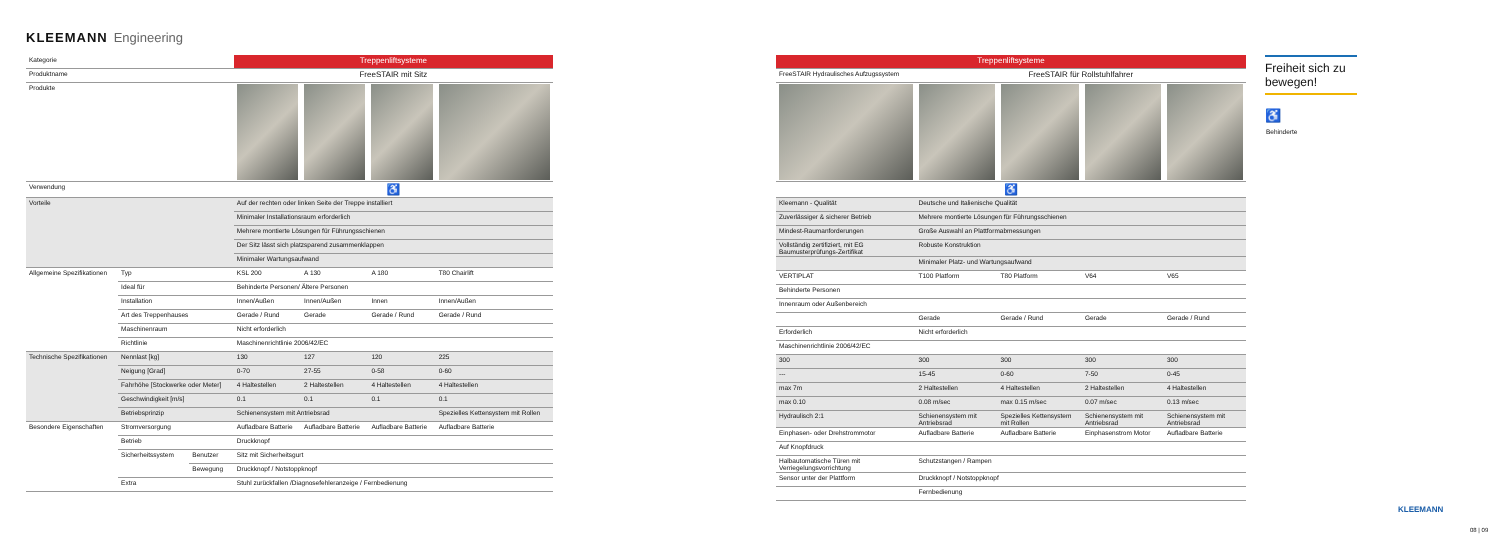KLEEMANN Engineering
| Kategorie | | | Treppenliftsysteme | | | |
| Produktname | | | FreeSTAIR mit Sitz | | | |
| Produkte | | | | | | |
| Verwendung | | | ♿ | | | |
| Vorteile | | | Auf der rechten oder linken Seite der Treppe installiert | | | |
| | | | Minimaler Installationsraum erforderlich | | | |
| | | | Mehrere montierte Lösungen für Führungsschienen | | | |
| | | | Der Sitz lässt sich platzsparend zusammenklappen | | | |
| | | | Minimaler Wartungsaufwand | | | |
| Allgemeine Spezifikationen | Typ | | KSL 200 | A 130 | A 180 | T80 Chairlift |
| | Ideal für | | Behinderte Personen/ Ältere Personen | | | |
| | Installation | | Innen/Außen | Innen/Außen | Innen | Innen/Außen |
| | Art des Treppenhauses | | Gerade / Rund | Gerade | Gerade / Rund | Gerade / Rund |
| | Maschinenraum | | Nicht erforderlich | | | |
| | Richtlinie | | Maschinenrichtlinie 2006/42/EC | | | |
| Technische Spezifikationen | Nennlast [kg] | | 130 | 127 | 120 | 225 |
| | Neigung [Grad] | | 0-70 | 27-55 | 0-58 | 0-60 |
| | Fahrhöhe [Stockwerke oder Meter] | | 4 Haltestellen | 2 Haltestellen | 4 Haltestellen | 4 Haltestellen |
| | Geschwindigkeit [m/s] | | 0.1 | 0.1 | 0.1 | 0.1 |
| | Betriebsprinzip | | Schienensystem mit Antriebsrad | | | Spezielles Kettensystem mit Rollen |
| Besondere Eigenschaften | Stromversorgung | | Aufladbare Batterie | Aufladbare Batterie | Aufladbare Batterie | Aufladbare Batterie |
| | Betrieb | | Druckknopf | | | |
| | Sicherheitssystem | Benutzer | Sitz mit Sicherheitsgurt | | | |
| | | Bewegung | Druckknopf / Notstoppknopf | | | |
| | Extra | | Stuhl zurückfallen /Diagnosefehleranzeige / Fernbedienung | | | |
| Treppenliftsysteme | | | | |
| --- | --- | --- | --- | --- |
| FreeSTAIR Hydraulisches Aufzugssystem | FreeSTAIR für Rollstuhlfahrer | | | |
| ♿ | | | | |
| Kleemann - Qualität | Deutsche und Italienische Qualität | | | |
| Zuverlässiger & sicherer Betrieb | Mehrere montierte Lösungen für Führungsschienen | | | |
| Mindest-Raumanforderungen | Große Auswahl an Plattformabmessungen | | | |
| Vollständig zertifiziert, mit EG Baumusterprüfungs-Zertifikat | Robuste Konstruktion | | | |
| | Minimaler Platz- und Wartungsaufwand | | | |
| VERTIPLAT | T100 Platform | T80 Platform | V64 | V65 |
| Behinderte Personen | | | | |
| Innenraum oder Außenbereich | | | | |
| | Gerade | Gerade / Rund | Gerade | Gerade / Rund |
| Erforderlich | Nicht erforderlich | | | |
| Maschinenrichtlinie 2006/42/EC | | | | |
| 300 | 300 | 300 | 300 | 300 |
| --- | 15-45 | 0-60 | 7-50 | 0-45 |
| max 7m | 2 Haltestellen | 4 Haltestellen | 2 Haltestellen | 4 Haltestellen |
| max 0.10 | 0.08 m/sec | max 0.15 m/sec | 0.07 m/sec | 0.13 m/sec |
| Hydraulisch 2:1 | Schienensystem mit Antriebsrad | Spezielles Kettensystem mit Rollen | Schienensystem mit Antriebsrad | Schienensystem mit Antriebsrad |
| Einphasen- oder Drehstrommotor | Aufladbare Batterie | Aufladbare Batterie | Einphasenstrom Motor | Aufladbare Batterie |
| Auf Knopfdruck | | | | |
| Halbautomatische Türen mit Verriegelungsvorrichtung | Schutzstangen / Rampen | | | |
| Sensor unter der Plattform | Druckknopf / Notstoppknopf | | | |
| | Fernbedienung | | | |
Freiheit sich zu bewegen!
♿
Behinderte
KLEEMANN
08 | 09